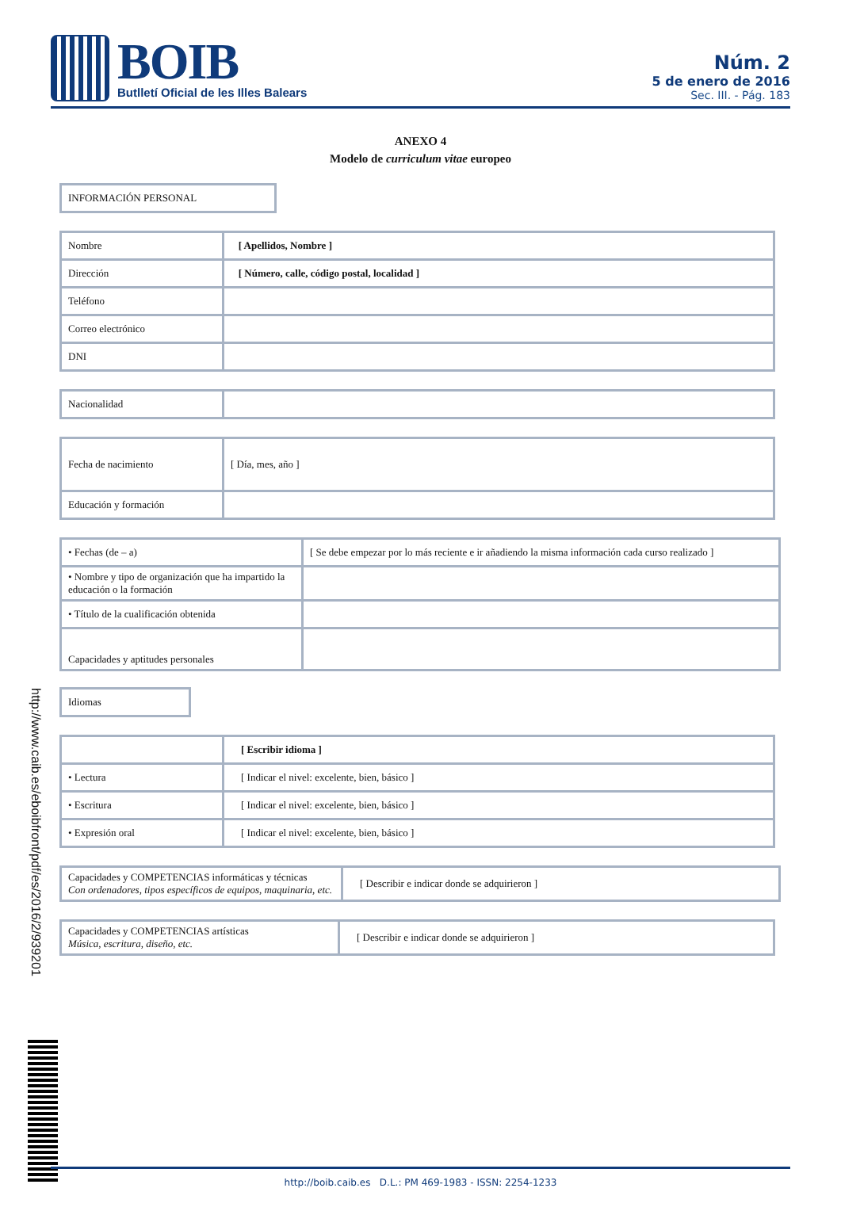BOIB
Butlletí Oficial de les Illes Balears
Núm. 2
5 de enero de 2016
Sec. III. - Pág. 183
ANEXO 4
Modelo de curriculum vitae europeo
INFORMACIÓN PERSONAL
| Nombre | [ Apellidos, Nombre ] |
| Dirección | [ Número, calle, código postal, localidad ] |
| Teléfono | |
| Correo electrónico | |
| DNI | |
| Nacionalidad | |
| Fecha de nacimiento | [ Día, mes, año ] |
| Educación y formación | |
| • Fechas (de – a) | [ Se debe empezar por lo más reciente e ir añadiendo la misma información cada curso realizado ] |
| • Nombre y tipo de organización que ha impartido la educación o la formación | |
| • Título de la cualificación obtenida | |
| Capacidades y aptitudes personales | |
Idiomas
| | [ Escribir idioma ] |
| • Lectura | [ Indicar el nivel: excelente, bien, básico ] |
| • Escritura | [ Indicar el nivel: excelente, bien, básico ] |
| • Expresión oral | [ Indicar el nivel: excelente, bien, básico ] |
| Capacidades y COMPETENCIAS informáticas y técnicas Con ordenadores, tipos específicos de equipos, maquinaria, etc. | [ Describir e indicar donde se adquirieron ] |
| Capacidades y COMPETENCIAS artísticas Música, escritura, diseño, etc. | [ Describir e indicar donde se adquirieron ] |
http://www.caib.es/eboibfront/pdf/es/2016/2/939201
http://boib.caib.es D.L.: PM 469-1983 - ISSN: 2254-1233